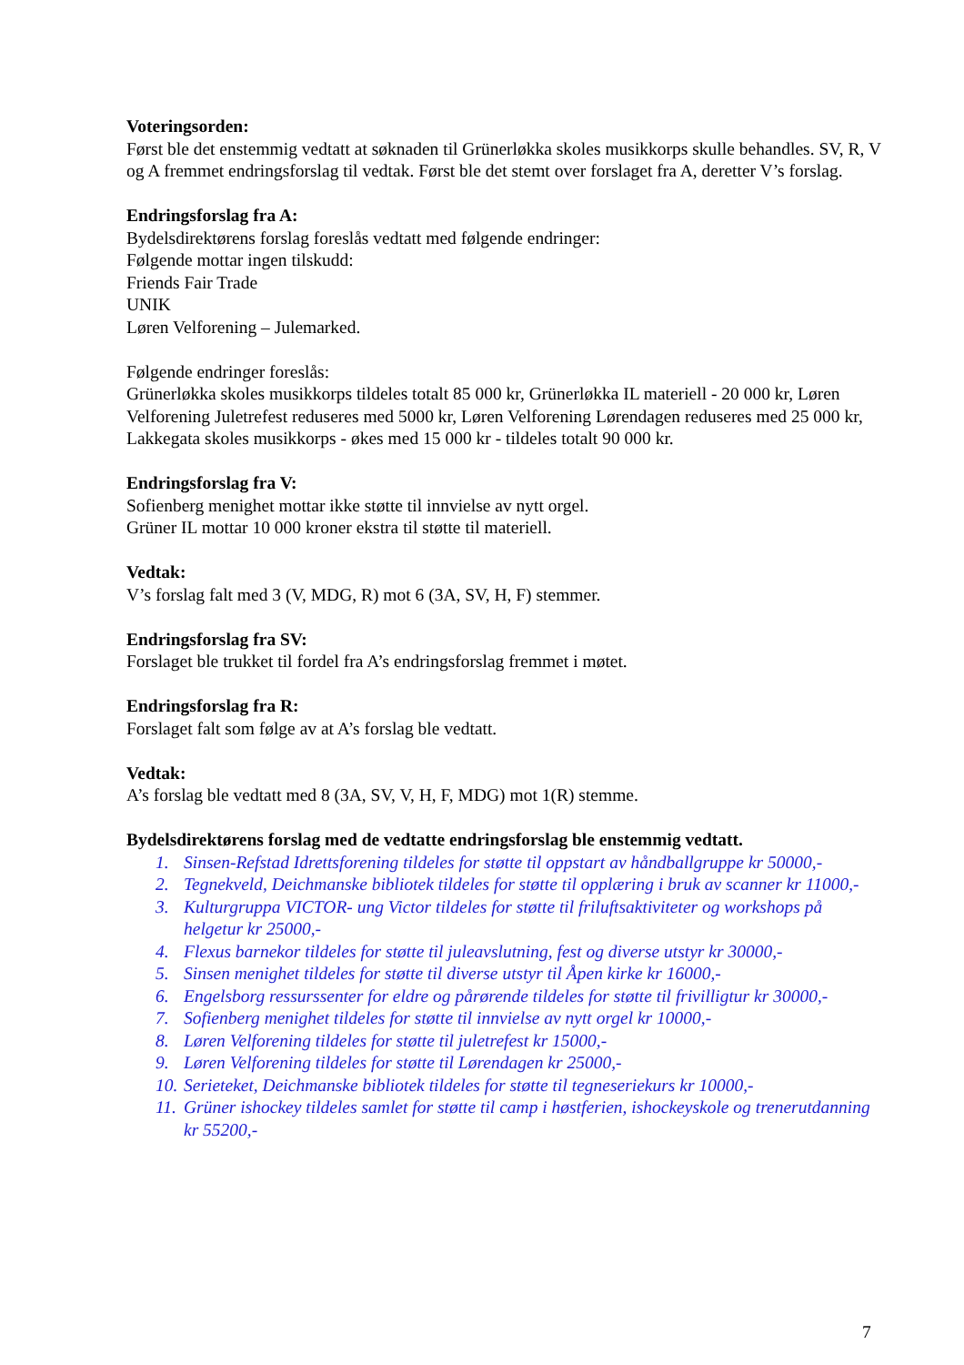Voteringsorden:
Først ble det enstemmig vedtatt at søknaden til Grünerløkka skoles musikkorps skulle behandles. SV, R, V og A fremmet endringsforslag til vedtak. Først ble det stemt over forslaget fra A, deretter V’s forslag.
Endringsforslag fra A:
Bydelsdirektørens forslag foreslås vedtatt med følgende endringer:
Følgende mottar ingen tilskudd:
Friends Fair Trade
UNIK
Løren Velforening – Julemarked.
Følgende endringer foreslås:
Grünerløkka skoles musikkorps tildeles totalt 85 000 kr, Grünerløkka IL materiell - 20 000 kr, Løren Velforening Juletrefest reduseres med 5000 kr, Løren Velforening Lørendagen reduseres med 25 000 kr, Lakkegata skoles musikkorps - økes med 15 000 kr - tildeles totalt 90 000 kr.
Endringsforslag fra V:
Sofienberg menighet mottar ikke støtte til innvielse av nytt orgel.
Grüner IL mottar 10 000 kroner ekstra til støtte til materiell.
Vedtak:
V’s forslag falt med 3 (V, MDG, R) mot 6 (3A, SV, H, F) stemmer.
Endringsforslag fra SV:
Forslaget ble trukket til fordel fra A’s endringsforslag fremmet i møtet.
Endringsforslag fra R:
Forslaget falt som følge av at A’s forslag ble vedtatt.
Vedtak:
A’s forslag ble vedtatt med 8 (3A, SV, V, H, F, MDG) mot 1(R) stemme.
Bydelsdirektørens forslag med de vedtatte endringsforslag ble enstemmig vedtatt.
1. Sinsen-Refstad Idrettsforening tildeles for støtte til oppstart av håndballgruppe kr 50000,-
2. Tegnekveld, Deichmanske bibliotek tildeles for støtte til opplæring i bruk av scanner kr 11000,-
3. Kulturgruppa VICTOR- ung Victor tildeles for støtte til friluftsaktiviteter og workshops på helgetur kr 25000,-
4. Flexus barnekor tildeles for støtte til juleavslutning, fest og diverse utstyr kr 30000,-
5. Sinsen menighet tildeles for støtte til diverse utstyr til Åpen kirke kr 16000,-
6. Engelsborg ressurssenter for eldre og pårørende tildeles for støtte til frivilligtur kr 30000,-
7. Sofienberg menighet tildeles for støtte til innvielse av nytt orgel kr 10000,-
8. Løren Velforening tildeles for støtte til juletrefest kr 15000,-
9. Løren Velforening tildeles for støtte til Lørendagen kr 25000,-
10. Serieteket, Deichmanske bibliotek tildeles for støtte til tegneseriekurs kr 10000,-
11. Grüner ishockey tildeles samlet for støtte til camp i høstferien, ishockeyskole og trenerutdanning kr 55200,-
7